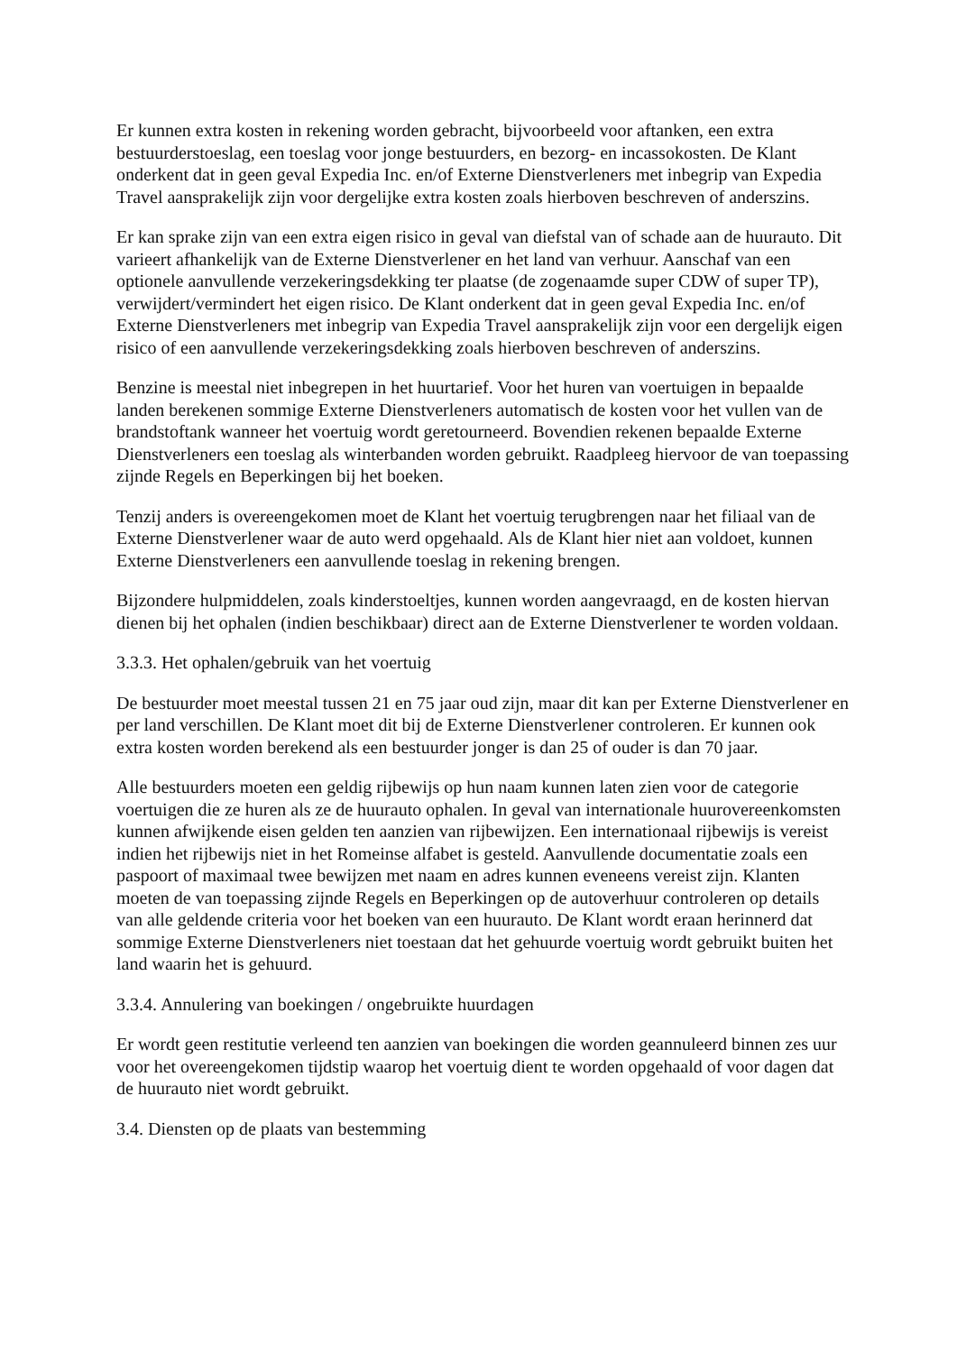Er kunnen extra kosten in rekening worden gebracht, bijvoorbeeld voor aftanken, een extra bestuurderstoeslag, een toeslag voor jonge bestuurders, en bezorg- en incassokosten. De Klant onderkent dat in geen geval Expedia Inc. en/of Externe Dienstverleners met inbegrip van Expedia Travel aansprakelijk zijn voor dergelijke extra kosten zoals hierboven beschreven of anderszins.
Er kan sprake zijn van een extra eigen risico in geval van diefstal van of schade aan de huurauto. Dit varieert afhankelijk van de Externe Dienstverlener en het land van verhuur. Aanschaf van een optionele aanvullende verzekeringsdekking ter plaatse (de zogenaamde super CDW of super TP), verwijdert/vermindert het eigen risico. De Klant onderkent dat in geen geval Expedia Inc. en/of Externe Dienstverleners met inbegrip van Expedia Travel aansprakelijk zijn voor een dergelijk eigen risico of een aanvullende verzekeringsdekking zoals hierboven beschreven of anderszins.
Benzine is meestal niet inbegrepen in het huurtarief. Voor het huren van voertuigen in bepaalde landen berekenen sommige Externe Dienstverleners automatisch de kosten voor het vullen van de brandstoftank wanneer het voertuig wordt geretourneerd. Bovendien rekenen bepaalde Externe Dienstverleners een toeslag als winterbanden worden gebruikt. Raadpleeg hiervoor de van toepassing zijnde Regels en Beperkingen bij het boeken.
Tenzij anders is overeengekomen moet de Klant het voertuig terugbrengen naar het filiaal van de Externe Dienstverlener waar de auto werd opgehaald. Als de Klant hier niet aan voldoet, kunnen Externe Dienstverleners een aanvullende toeslag in rekening brengen.
Bijzondere hulpmiddelen, zoals kinderstoeltjes, kunnen worden aangevraagd, en de kosten hiervan dienen bij het ophalen (indien beschikbaar) direct aan de Externe Dienstverlener te worden voldaan.
3.3.3. Het ophalen/gebruik van het voertuig
De bestuurder moet meestal tussen 21 en 75 jaar oud zijn, maar dit kan per Externe Dienstverlener en per land verschillen. De Klant moet dit bij de Externe Dienstverlener controleren. Er kunnen ook extra kosten worden berekend als een bestuurder jonger is dan 25 of ouder is dan 70 jaar.
Alle bestuurders moeten een geldig rijbewijs op hun naam kunnen laten zien voor de categorie voertuigen die ze huren als ze de huurauto ophalen. In geval van internationale huurovereenkomsten kunnen afwijkende eisen gelden ten aanzien van rijbewijzen. Een internationaal rijbewijs is vereist indien het rijbewijs niet in het Romeinse alfabet is gesteld. Aanvullende documentatie zoals een paspoort of maximaal twee bewijzen met naam en adres kunnen eveneens vereist zijn. Klanten moeten de van toepassing zijnde Regels en Beperkingen op de autoverhuur controleren op details van alle geldende criteria voor het boeken van een huurauto. De Klant wordt eraan herinnerd dat sommige Externe Dienstverleners niet toestaan dat het gehuurde voertuig wordt gebruikt buiten het land waarin het is gehuurd.
3.3.4. Annulering van boekingen / ongebruikte huurdagen
Er wordt geen restitutie verleend ten aanzien van boekingen die worden geannuleerd binnen zes uur voor het overeengekomen tijdstip waarop het voertuig dient te worden opgehaald of voor dagen dat de huurauto niet wordt gebruikt.
3.4. Diensten op de plaats van bestemming